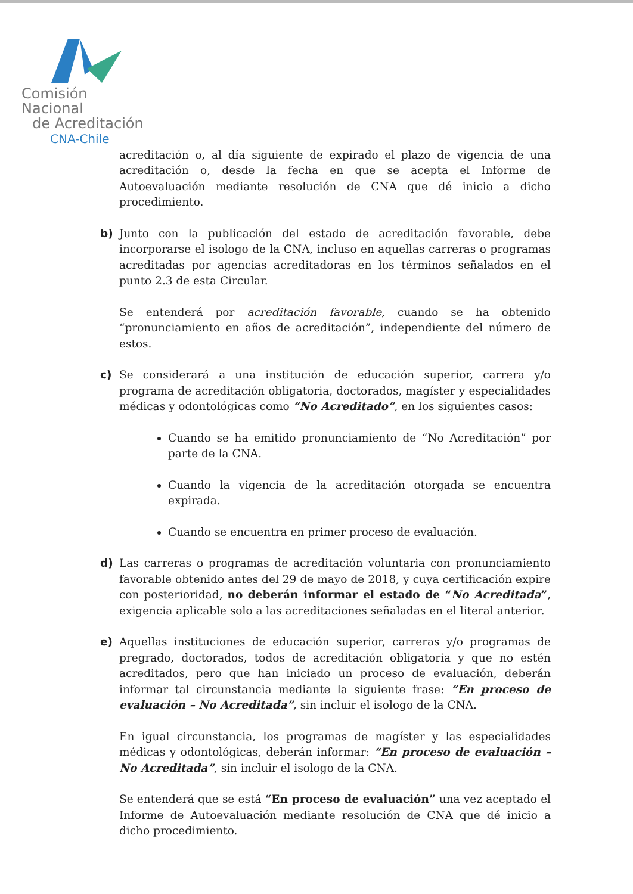Comisión Nacional
de Acreditación
CNA-Chile
acreditación o, al día siguiente de expirado el plazo de vigencia de una acreditación o, desde la fecha en que se acepta el Informe de Autoevaluación mediante resolución de CNA que dé inicio a dicho procedimiento.
b) Junto con la publicación del estado de acreditación favorable, debe incorporarse el isologo de la CNA, incluso en aquellas carreras o programas acreditadas por agencias acreditadoras en los términos señalados en el punto 2.3 de esta Circular.
Se entenderá por acreditación favorable, cuando se ha obtenido “pronunciamiento en años de acreditación”, independiente del número de estos.
c) Se considerará a una institución de educación superior, carrera y/o programa de acreditación obligatoria, doctorados, magíster y especialidades médicas y odontológicas como “No Acreditado”, en los siguientes casos:
Cuando se ha emitido pronunciamiento de “No Acreditación” por parte de la CNA.
Cuando la vigencia de la acreditación otorgada se encuentra expirada.
Cuando se encuentra en primer proceso de evaluación.
d) Las carreras o programas de acreditación voluntaria con pronunciamiento favorable obtenido antes del 29 de mayo de 2018, y cuya certificación expire con posterioridad, no deberán informar el estado de “No Acreditada”, exigencia aplicable solo a las acreditaciones señaladas en el literal anterior.
e) Aquellas instituciones de educación superior, carreras y/o programas de pregrado, doctorados, todos de acreditación obligatoria y que no estén acreditados, pero que han iniciado un proceso de evaluación, deberán informar tal circunstancia mediante la siguiente frase: “En proceso de evaluación – No Acreditada”, sin incluir el isologo de la CNA.
En igual circunstancia, los programas de magíster y las especialidades médicas y odontológicas, deberán informar: “En proceso de evaluación – No Acreditada”, sin incluir el isologo de la CNA.
Se entenderá que se está “En proceso de evaluación” una vez aceptado el Informe de Autoevaluación mediante resolución de CNA que dé inicio a dicho procedimiento.